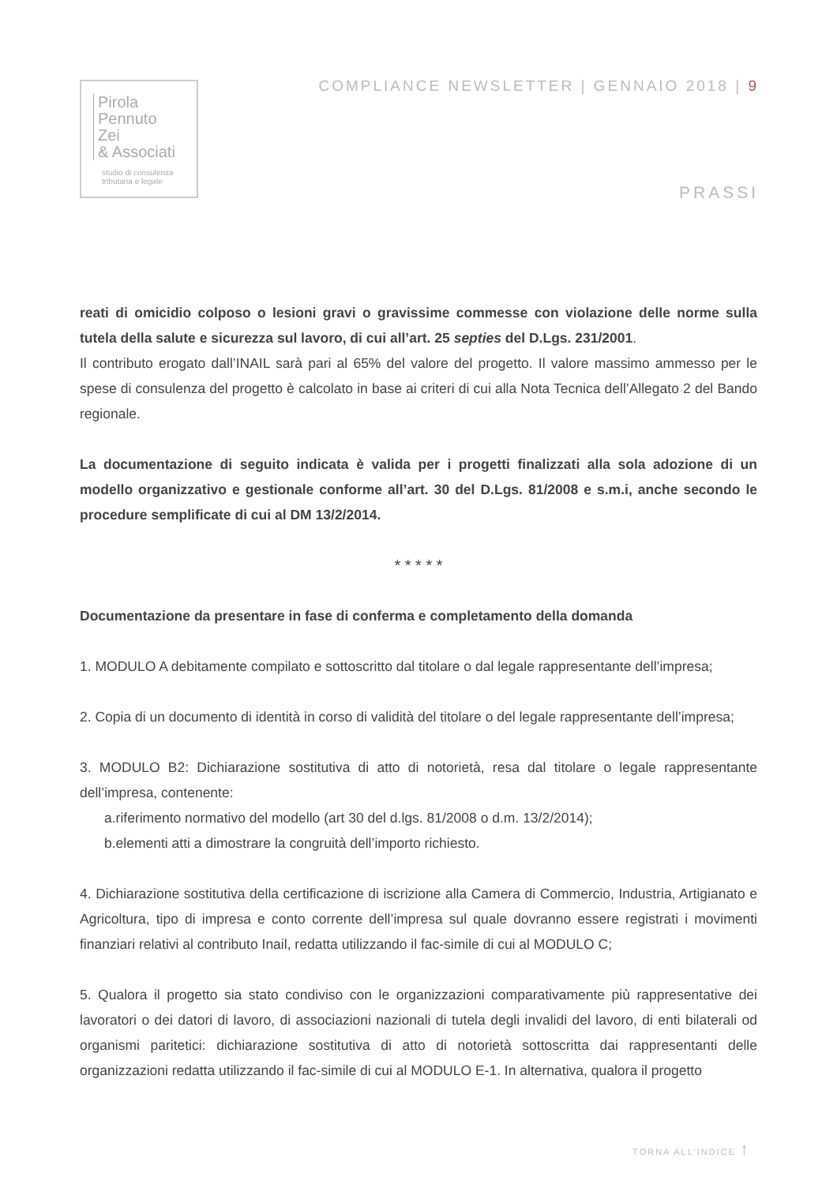Pirola
Pennuto
Zei
& Associati
studio di consulenza
tributaria e legale
COMPLIANCE NEWSLETTER | GENNAIO 2018 | 9
PRASSI
reati di omicidio colposo o lesioni gravi o gravissime commesse con violazione delle norme sulla tutela della salute e sicurezza sul lavoro, di cui all’art. 25 septies del D.Lgs. 231/2001.
Il contributo erogato dall’INAIL sarà pari al 65% del valore del progetto. Il valore massimo ammesso per le spese di consulenza del progetto è calcolato in base ai criteri di cui alla Nota Tecnica dell’Allegato 2 del Bando regionale.
La documentazione di seguito indicata è valida per i progetti finalizzati alla sola adozione di un modello organizzativo e gestionale conforme all’art. 30 del D.Lgs. 81/2008 e s.m.i, anche secondo le procedure semplificate di cui al DM 13/2/2014.
* * * * *
Documentazione da presentare in fase di conferma e completamento della domanda
1. MODULO A debitamente compilato e sottoscritto dal titolare o dal legale rappresentante dell’impresa;
2. Copia di un documento di identità in corso di validità del titolare o del legale rappresentante dell’impresa;
3. MODULO B2: Dichiarazione sostitutiva di atto di notorietà, resa dal titolare o legale rappresentante dell’impresa, contenente:
a.riferimento normativo del modello (art 30 del d.lgs. 81/2008 o d.m. 13/2/2014);
b.elementi atti a dimostrare la congruità dell’importo richiesto.
4. Dichiarazione sostitutiva della certificazione di iscrizione alla Camera di Commercio, Industria, Artigianato e Agricoltura, tipo di impresa e conto corrente dell’impresa sul quale dovranno essere registrati i movimenti finanziari relativi al contributo Inail, redatta utilizzando il fac-simile di cui al MODULO C;
5. Qualora il progetto sia stato condiviso con le organizzazioni comparativamente più rappresentative dei lavoratori o dei datori di lavoro, di associazioni nazionali di tutela degli invalidi del lavoro, di enti bilaterali od organismi paritetici: dichiarazione sostitutiva di atto di notorietà sottoscritta dai rappresentanti delle organizzazioni redatta utilizzando il fac-simile di cui al MODULO E-1. In alternativa, qualora il progetto
TORNA ALL’INDICE ↑